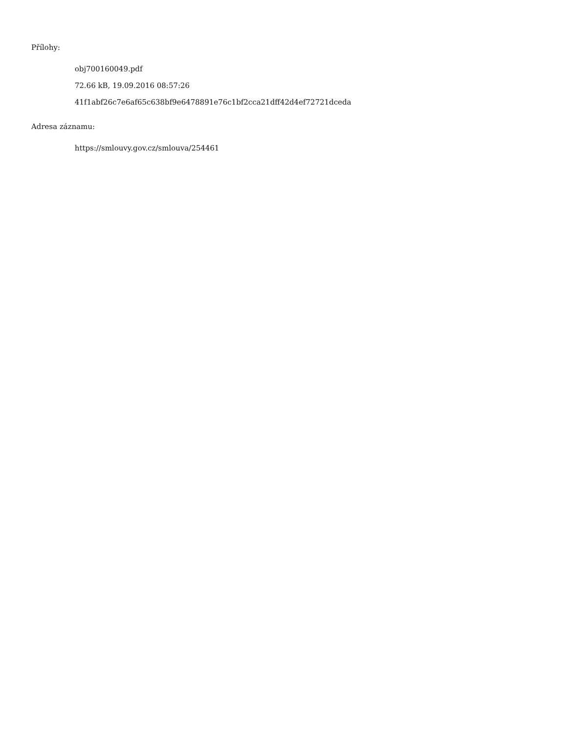Přílohy:
obj700160049.pdf
72.66 kB, 19.09.2016 08:57:26
41f1abf26c7e6af65c638bf9e6478891e76c1bf2cca21dff42d4ef72721dceda
Adresa záznamu:
https://smlouvy.gov.cz/smlouva/254461